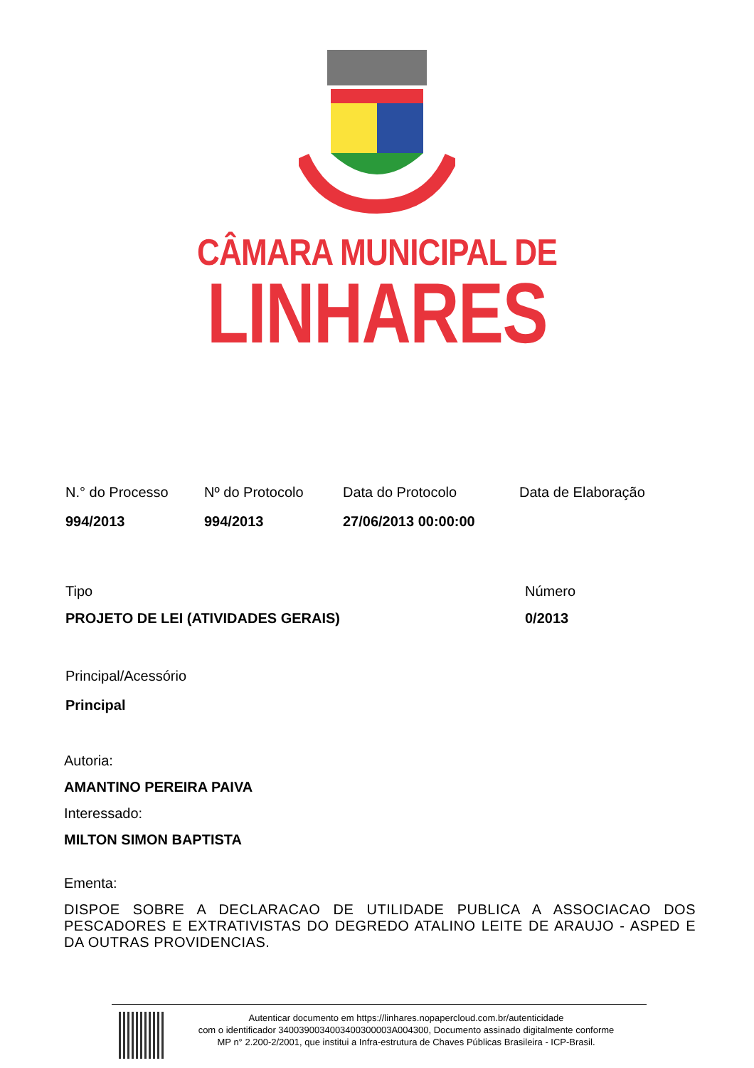CÂMARA MUNICIPAL DE
LINHARES
N.° do Processo
994/2013
Nº do Protocolo
994/2013
Data do Protocolo
27/06/2013 00:00:00
Data de Elaboração
Tipo
PROJETO DE LEI (ATIVIDADES GERAIS)
Número
0/2013
Principal/Acessório
Principal
Autoria:
AMANTINO PEREIRA PAIVA
Interessado:
MILTON SIMON BAPTISTA
Ementa:
DISPOE SOBRE A DECLARACAO DE UTILIDADE PUBLICA A ASSOCIACAO DOS PESCADORES E EXTRATIVISTAS DO DEGREDO ATALINO LEITE DE ARAUJO - ASPED E DA OUTRAS PROVIDENCIAS.
Autenticar documento em https://linhares.nopapercloud.com.br/autenticidade
com o identificador 3400390034003400300003A004300, Documento assinado digitalmente conforme
MP n° 2.200-2/2001, que institui a Infra-estrutura de Chaves Públicas Brasileira - ICP-Brasil.